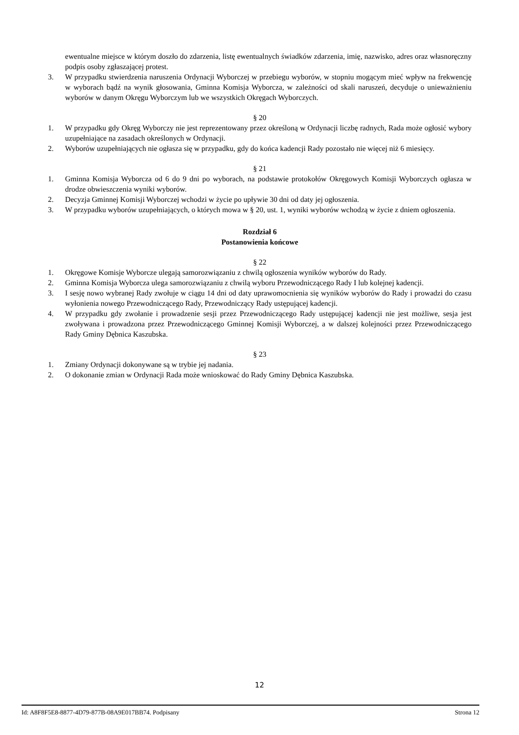ewentualne miejsce w którym doszło do zdarzenia, listę ewentualnych świadków zdarzenia, imię, nazwisko, adres oraz własnoręczny podpis osoby zgłaszającej protest.
3. W przypadku stwierdzenia naruszenia Ordynacji Wyborczej w przebiegu wyborów, w stopniu mogącym mieć wpływ na frekwencję w wyborach bądź na wynik głosowania, Gminna Komisja Wyborcza, w zależności od skali naruszeń, decyduje o unieważnieniu wyborów w danym Okręgu Wyborczym lub we wszystkich Okręgach Wyborczych.
§ 20
1. W przypadku gdy Okręg Wyborczy nie jest reprezentowany przez określoną w Ordynacji liczbę radnych, Rada może ogłosić wybory uzupełniające na zasadach określonych w Ordynacji.
2. Wyborów uzupełniających nie ogłasza się w przypadku, gdy do końca kadencji Rady pozostało nie więcej niż 6 miesięcy.
§ 21
1. Gminna Komisja Wyborcza od 6 do 9 dni po wyborach, na podstawie protokołów Okręgowych Komisji Wyborczych ogłasza w drodze obwieszczenia wyniki wyborów.
2. Decyzja Gminnej Komisji Wyborczej wchodzi w życie po upływie 30 dni od daty jej ogłoszenia.
3. W przypadku wyborów uzupełniających, o których mowa w § 20, ust. 1, wyniki wyborów wchodzą w życie z dniem ogłoszenia.
Rozdział 6
Postanowienia końcowe
§ 22
1. Okręgowe Komisje Wyborcze ulegają samorozwiązaniu z chwilą ogłoszenia wyników wyborów do Rady.
2. Gminna Komisja Wyborcza ulega samorozwiązaniu z chwilą wyboru Przewodniczącego Rady I lub kolejnej kadencji.
3. I sesję nowo wybranej Rady zwołuje w ciągu 14 dni od daty uprawomocnienia się wyników wyborów do Rady i prowadzi do czasu wyłonienia nowego Przewodniczącego Rady, Przewodniczący Rady ustępującej kadencji.
4. W przypadku gdy zwołanie i prowadzenie sesji przez Przewodniczącego Rady ustępującej kadencji nie jest możliwe, sesja jest zwoływana i prowadzona przez Przewodniczącego Gminnej Komisji Wyborczej, a w dalszej kolejności przez Przewodniczącego Rady Gminy Dębnica Kaszubska.
§ 23
1. Zmiany Ordynacji dokonywane są w trybie jej nadania.
2. O dokonanie zmian w Ordynacji Rada może wnioskować do Rady Gminy Dębnica Kaszubska.
12
Id: A8F8F5E8-8877-4D79-877B-08A9E017BB74. Podpisany Strona 12